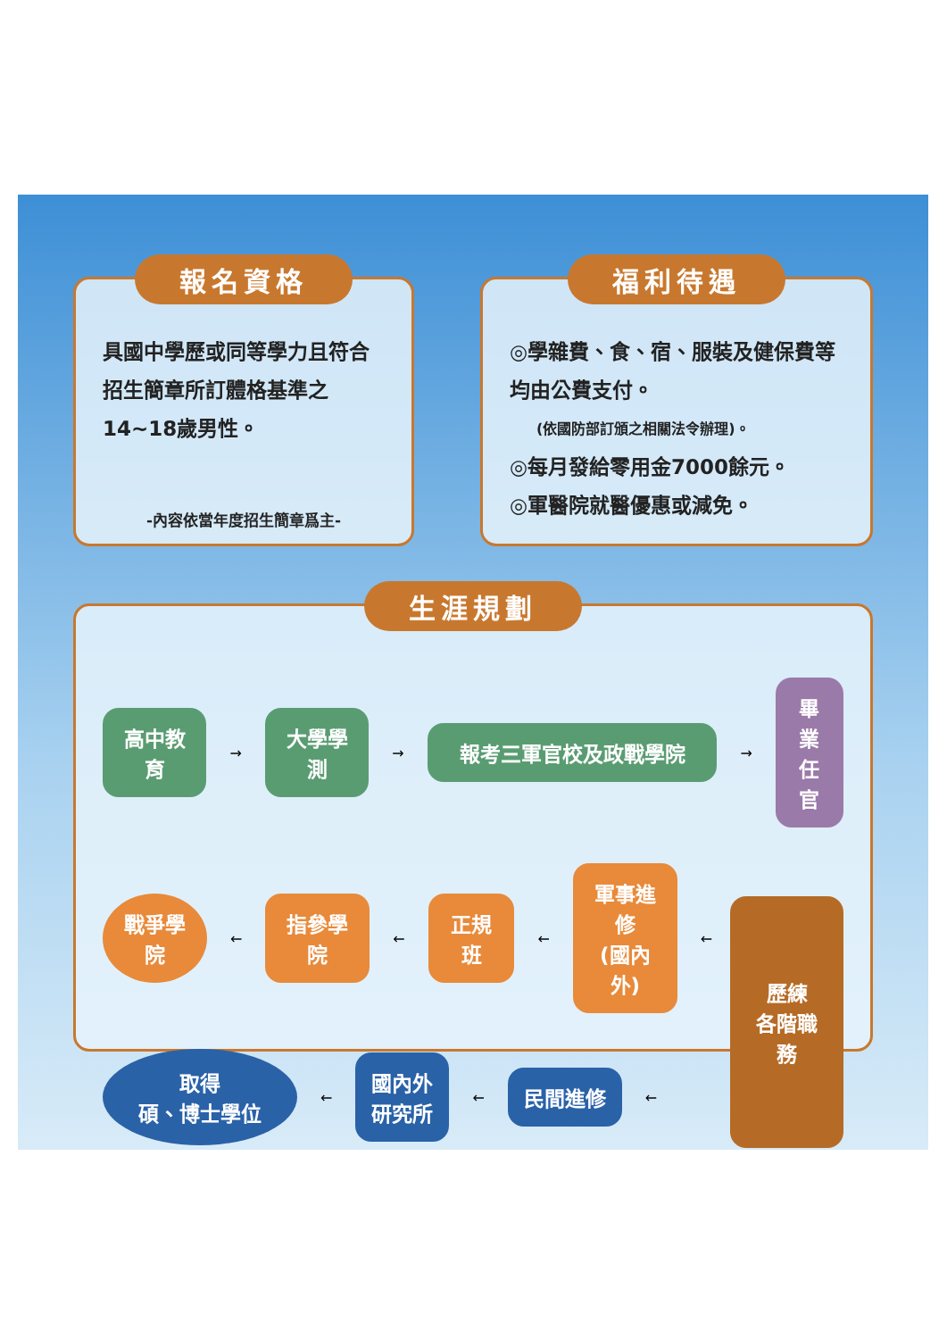報名資格
具國中學歷或同等學力且符合招生簡章所訂體格基準之14~18歲男性。
-內容依當年度招生簡章爲主-
福利待遇
◎學雜費、食、宿、服裝及健保費等均由公費支付。
(依國防部訂頒之相關法令辦理)。
◎每月發給零用金7000餘元。
◎軍醫院就醫優惠或減免。
生涯規劃
高中教育
→
大學學測
→
報考三軍官校及政戰學院
→
畢業
任官
戰爭學院
←
指參學院
←
正規班
←
軍事進修
(國內外)
←
取得
碩、博士學位
←
國內外
研究所
←
民間進修
←
歷練
各階職務